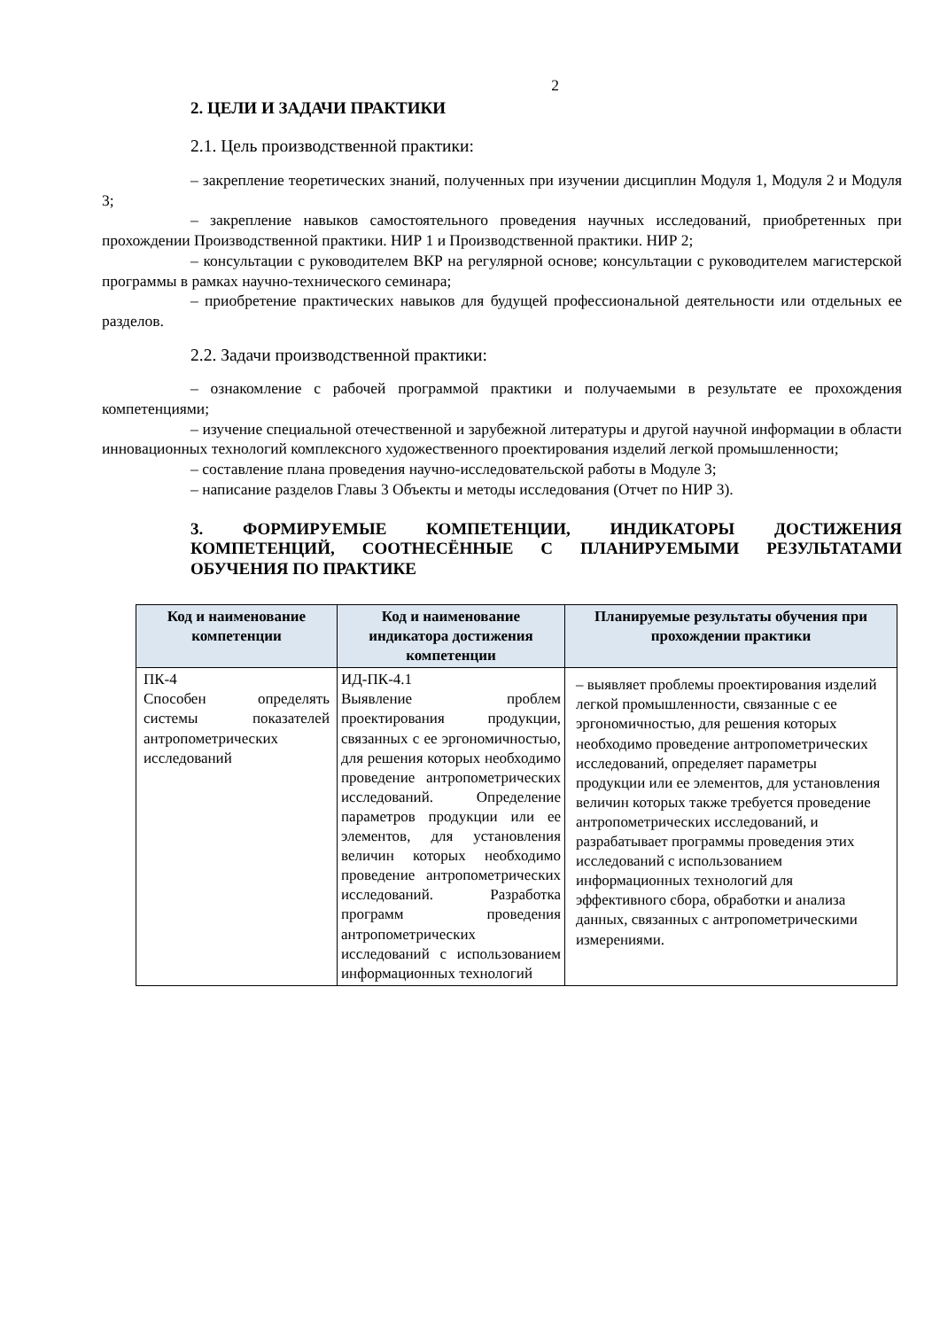2
2. ЦЕЛИ И ЗАДАЧИ ПРАКТИКИ
2.1. Цель производственной практики:
– закрепление теоретических знаний, полученных при изучении дисциплин Модуля 1, Модуля 2 и Модуля 3;
– закрепление навыков самостоятельного проведения научных исследований, приобретенных при прохождении Производственной практики. НИР 1 и Производственной практики. НИР 2;
– консультации с руководителем ВКР на регулярной основе; консультации с руководителем магистерской программы в рамках научно-технического семинара;
– приобретение практических навыков для будущей профессиональной деятельности или отдельных ее разделов.
2.2. Задачи производственной практики:
– ознакомление с рабочей программой практики и получаемыми в результате ее прохождения компетенциями;
– изучение специальной отечественной и зарубежной литературы и другой научной информации в области инновационных технологий комплексного художественного проектирования изделий легкой промышленности;
– составление плана проведения научно-исследовательской работы в Модуле 3;
– написание разделов Главы 3 Объекты и методы исследования (Отчет по НИР 3).
3. ФОРМИРУЕМЫЕ КОМПЕТЕНЦИИ, ИНДИКАТОРЫ ДОСТИЖЕНИЯ КОМПЕТЕНЦИЙ, СООТНЕСЁННЫЕ С ПЛАНИРУЕМЫМИ РЕЗУЛЬТАТАМИ ОБУЧЕНИЯ ПО ПРАКТИКЕ
| Код и наименование компетенции | Код и наименование индикатора достижения компетенции | Планируемые результаты обучения при прохождении практики |
| --- | --- | --- |
| ПК-4 Способен определять системы показателей антропометрических исследований | ИД-ПК-4.1 Выявление проблем проектирования продукции, связанных с ее эргономичностью, для решения которых необходимо проведение антропометрических исследований. Определение параметров продукции или ее элементов, для установления величин которых необходимо проведение антропометрических исследований. Разработка программ проведения антропометрических исследований с использованием информационных технологий | – выявляет проблемы проектирования изделий легкой промышленности, связанные с ее эргономичностью, для решения которых необходимо проведение антропометрических исследований, определяет параметры продукции или ее элементов, для установления величин которых также требуется проведение антропометрических исследований, и разрабатывает программы проведения этих исследований с использованием информационных технологий для эффективного сбора, обработки и анализа данных, связанных с антропометрическими измерениями. |